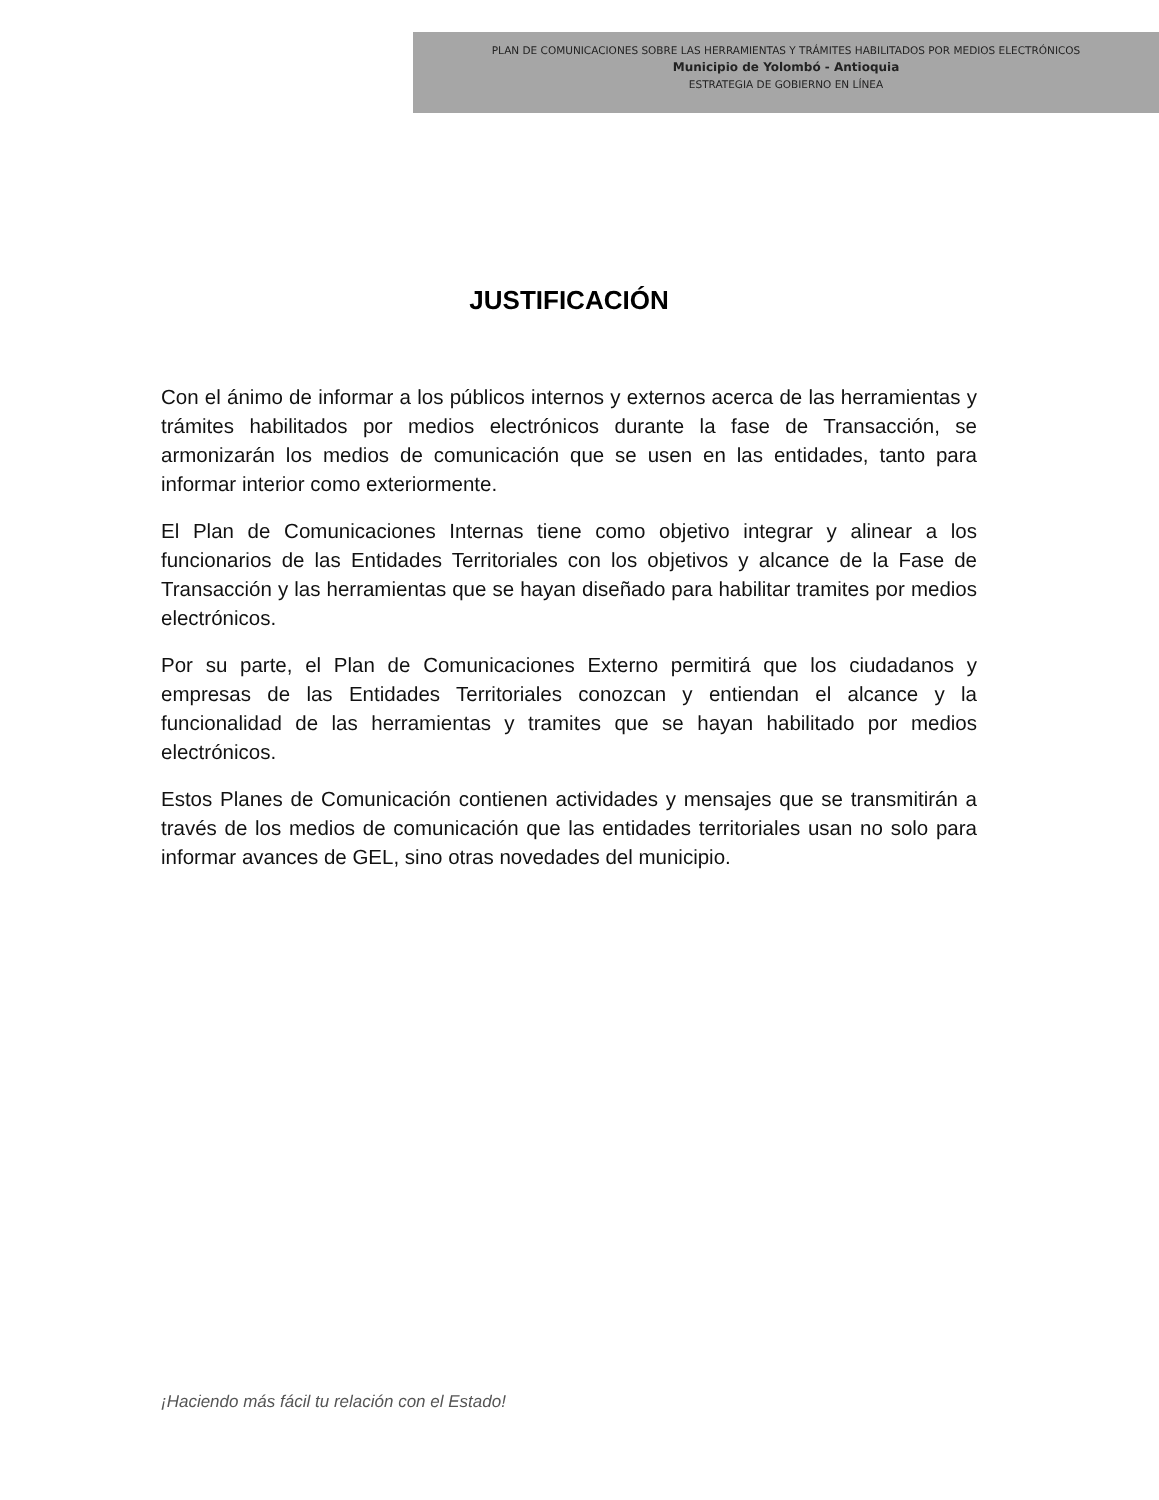PLAN DE COMUNICACIONES SOBRE LAS HERRAMIENTAS Y TRÁMITES HABILITADOS POR MEDIOS ELECTRÓNICOS
Municipio de Yolombó - Antioquia
ESTRATEGIA DE GOBIERNO EN LÍNEA
JUSTIFICACIÓN
Con el ánimo de informar a los públicos internos y externos acerca de las herramientas y trámites habilitados por medios electrónicos durante la fase de Transacción, se armonizarán los medios de comunicación que se usen en las entidades, tanto para informar interior como exteriormente.
El Plan de Comunicaciones Internas tiene como objetivo integrar y alinear a los funcionarios de las Entidades Territoriales con los objetivos y alcance de la Fase de Transacción y las herramientas que se hayan diseñado para habilitar tramites por medios electrónicos.
Por su parte, el Plan de Comunicaciones Externo permitirá que los ciudadanos y empresas de las Entidades Territoriales conozcan y entiendan el alcance y la funcionalidad de las herramientas y tramites que se hayan habilitado por medios electrónicos.
Estos Planes de Comunicación contienen actividades y mensajes que se transmitirán a través de los medios de comunicación que las entidades territoriales usan no solo para informar avances de GEL, sino otras novedades del municipio.
¡Haciendo más fácil tu relación con el Estado!